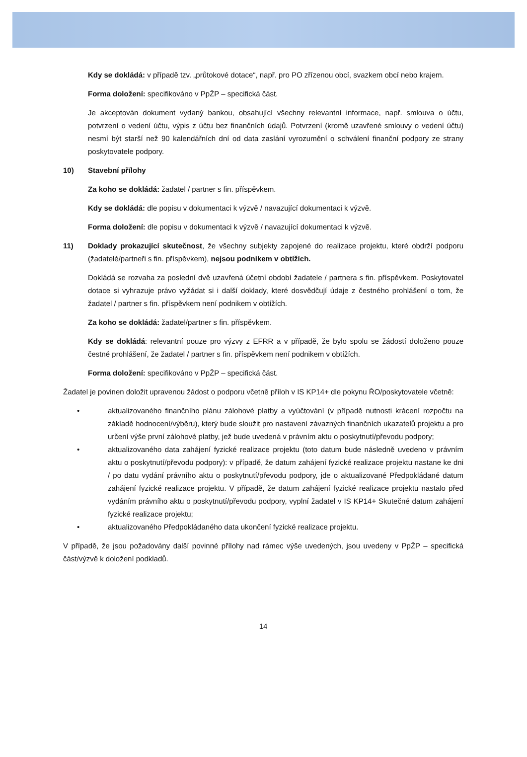Kdy se dokládá: v případě tzv. „průtokové dotace“, např. pro PO zřízenou obcí, svazkem obcí nebo krajem.
Forma doložení: specifikováno v PpŽP – specifická část.
Je akceptován dokument vydaný bankou, obsahující všechny relevantní informace, např. smlouva o účtu, potvrzení o vedení účtu, výpis z účtu bez finančních údajů. Potvrzení (kromě uzavřené smlouvy o vedení účtu) nesmí být starší než 90 kalendářních dní od data zaslání vyrozumění o schválení finanční podpory ze strany poskytovatele podpory.
10) Stavební přílohy
Za koho se dokládá: žadatel / partner s fin. příspěvkem.
Kdy se dokládá: dle popisu v dokumentaci k výzvě / navazující dokumentaci k výzvě.
Forma doložení: dle popisu v dokumentaci k výzvě / navazující dokumentaci k výzvě.
11) Doklady prokazující skutečnost, že všechny subjekty zapojené do realizace projektu, které obdrží podporu (žadatelé/partneři s fin. příspěvkem), nejsou podnikem v obtížích.
Dokládá se rozvaha za poslední dvě uzavřená účetní období žadatele / partnera s fin. příspěvkem. Poskytovatel dotace si vyhrazuje právo vyžádat si i další doklady, které dosvědčují údaje z čestného prohlášení o tom, že žadatel / partner s fin. příspěvkem není podnikem v obtížích.
Za koho se dokládá: žadatel/partner s fin. příspěvkem.
Kdy se dokládá: relevantní pouze pro výzvy z EFRR a v případě, že bylo spolu se žádostí doloženo pouze čestné prohlášení, že žadatel / partner s fin. příspěvkem není podnikem v obtížích.
Forma doložení: specifikováno v PpŽP – specifická část.
Žadatel je povinen doložit upravenou žádost o podporu včetně příloh v IS KP14+ dle pokynu ŘO/poskytovatele včetně:
• aktualizovaného finančního plánu zálohové platby a vyúčtování (v případě nutnosti krácení rozpočtu na základě hodnocení/výběru), který bude sloužit pro nastavení závazných finančních ukazatelů projektu a pro určení výše první zálohové platby, jež bude uvedená v právním aktu o poskytnutí/převodu podpory;
• aktualizovaného data zahájení fyzické realizace projektu (toto datum bude následně uvedeno v právním aktu o poskytnutí/převodu podpory): v případě, že datum zahájení fyzické realizace projektu nastane ke dni / po datu vydání právního aktu o poskytnutí/převodu podpory, jde o aktualizované Předpokládané datum zahájení fyzické realizace projektu. V případě, že datum zahájení fyzické realizace projektu nastalo před vydáním právního aktu o poskytnutí/převodu podpory, vyplní žadatel v IS KP14+ Skutečné datum zahájení fyzické realizace projektu;
• aktualizovaného Předpokládaného data ukončení fyzické realizace projektu.
V případě, že jsou požadovány další povinné přílohy nad rámec výše uvedených, jsou uvedeny v PpŽP – specifická část/výzvě k doložení podkladů.
14